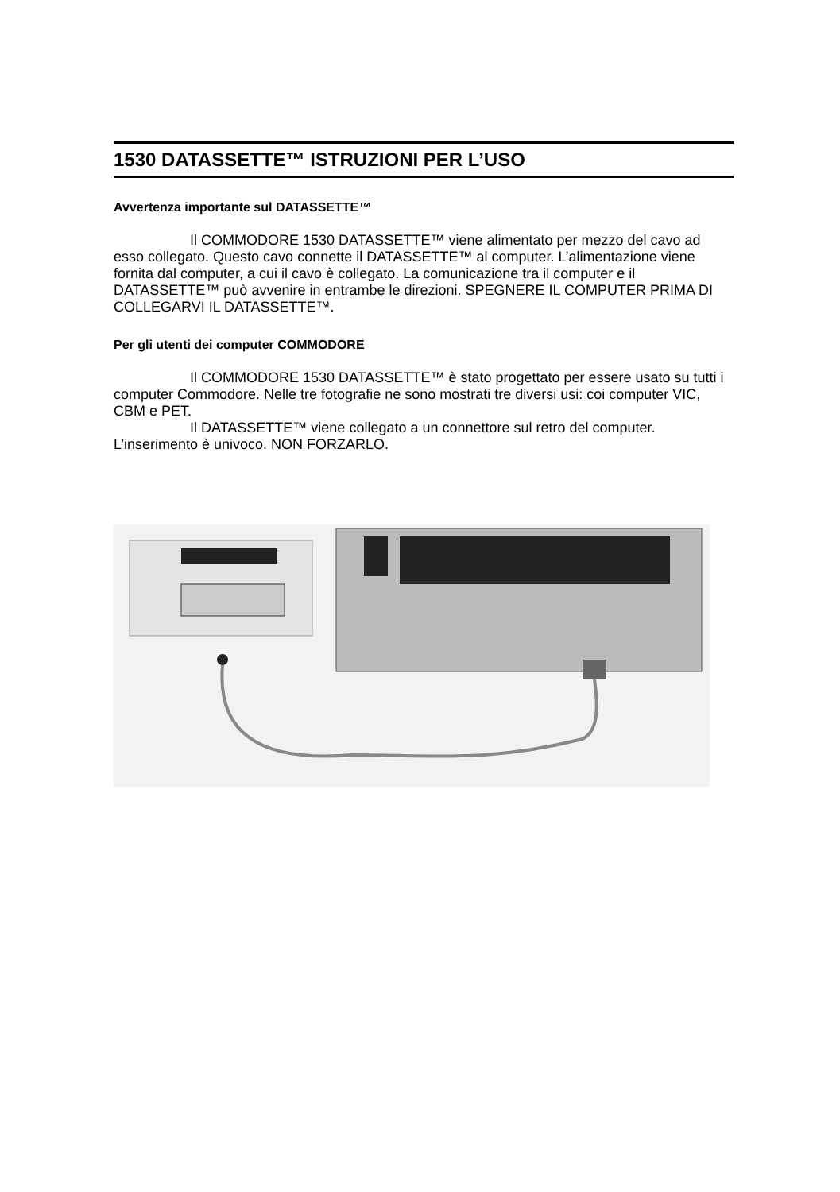1530 DATASSETTE™ ISTRUZIONI PER L’USO
Avvertenza importante sul DATASSETTE™
Il COMMODORE 1530 DATASSETTE™ viene alimentato per mezzo del cavo ad esso collegato. Questo cavo connette il DATASSETTE™ al computer. L’alimentazione viene fornita dal computer, a cui il cavo è collegato. La comunicazione tra il computer e il DATASSETTE™ può avvenire in entrambe le direzioni. SPEGNERE IL COMPUTER PRIMA DI COLLEGARVI IL DATASSETTE™.
Per gli utenti dei computer COMMODORE
Il COMMODORE 1530 DATASSETTE™ è stato progettato per essere usato su tutti i computer Commodore. Nelle tre fotografie ne sono mostrati tre diversi usi: coi computer VIC, CBM e PET.
Il DATASSETTE™ viene collegato a un connettore sul retro del computer. L’inserimento è univoco. NON FORZARLO.